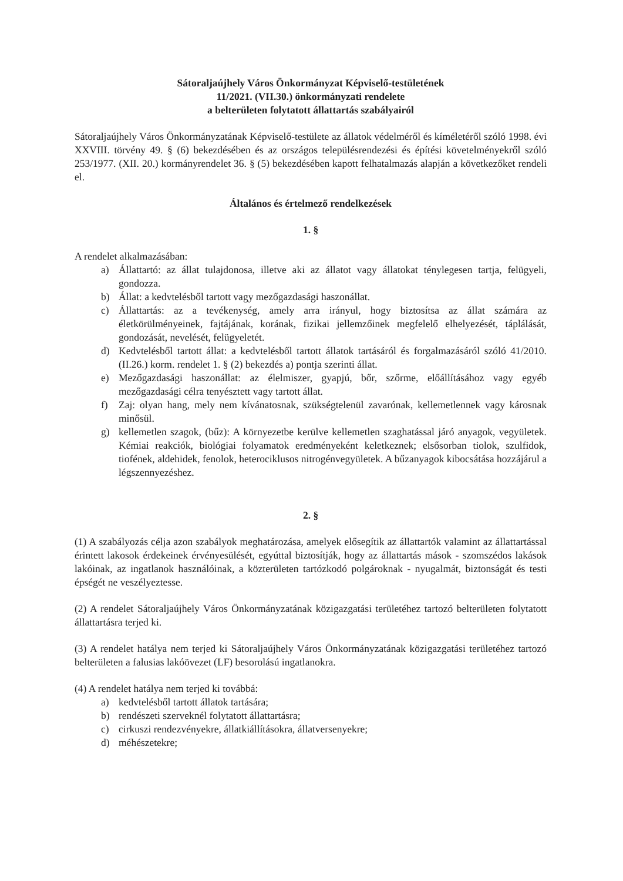Sátoraljaújhely Város Önkormányzat Képviselő-testületének
11/2021. (VII.30.) önkormányzati rendelete
a belterületen folytatott állattartás szabályairól
Sátoraljaújhely Város Önkormányzatának Képviselő-testülete az állatok védelméről és kíméletéről szóló 1998. évi XXVIII. törvény 49. § (6) bekezdésében és az országos településrendezési és építési követelményekről szóló 253/1977. (XII. 20.) kormányrendelet 36. § (5) bekezdésében kapott felhatalmazás alapján a következőket rendeli el.
Általános és értelmező rendelkezések
1. §
A rendelet alkalmazásában:
a) Állattartó: az állat tulajdonosa, illetve aki az állatot vagy állatokat ténylegesen tartja, felügyeli, gondozza.
b) Állat: a kedvtelésből tartott vagy mezőgazdasági haszonállat.
c) Állattartás: az a tevékenység, amely arra irányul, hogy biztosítsa az állat számára az életkörülményeinek, fajtájának, korának, fizikai jellemzőinek megfelelő elhelyezését, táplálását, gondozását, nevelését, felügyeletét.
d) Kedvtelésből tartott állat: a kedvtelésből tartott állatok tartásáról és forgalmazásáról szóló 41/2010. (II.26.) korm. rendelet 1. § (2) bekezdés a) pontja szerinti állat.
e) Mezőgazdasági haszonállat: az élelmiszer, gyapjú, bőr, szőrme, előállításához vagy egyéb mezőgazdasági célra tenyésztett vagy tartott állat.
f) Zaj: olyan hang, mely nem kívánatosnak, szükségtelenül zavarónak, kellemetlennek vagy károsnak minősül.
g) kellemetlen szagok, (bűz): A környezetbe kerülve kellemetlen szaghatással járó anyagok, vegyületek. Kémiai reakciók, biológiai folyamatok eredményeként keletkeznek; elsősorban tiolok, szulfidok, tiofének, aldehidek, fenolok, heterociklusos nitrogénvegyületek. A bűzanyagok kibocsátása hozzájárul a légszennyezéshez.
2. §
(1) A szabályozás célja azon szabályok meghatározása, amelyek elősegítik az állattartók valamint az állattartással érintett lakosok érdekeinek érvényesülését, egyúttal biztosítják, hogy az állattartás mások - szomszédos lakások lakóinak, az ingatlanok használóinak, a közterületen tartózkodó polgároknak - nyugalmát, biztonságát és testi épségét ne veszélyeztesse.
(2) A rendelet Sátoraljaújhely Város Önkormányzatának közigazgatási területéhez tartozó belterületen folytatott állattartásra terjed ki.
(3) A rendelet hatálya nem terjed ki Sátoraljaújhely Város Önkormányzatának közigazgatási területéhez tartozó belterületen a falusias lakóövezet (LF) besorolású ingatlanokra.
(4) A rendelet hatálya nem terjed ki továbbá:
a) kedvtelésből tartott állatok tartására;
b) rendészeti szerveknél folytatott állattartásra;
c) cirkuszi rendezvényekre, állatkiállításokra, állatversenyekre;
d) méhészetekre;